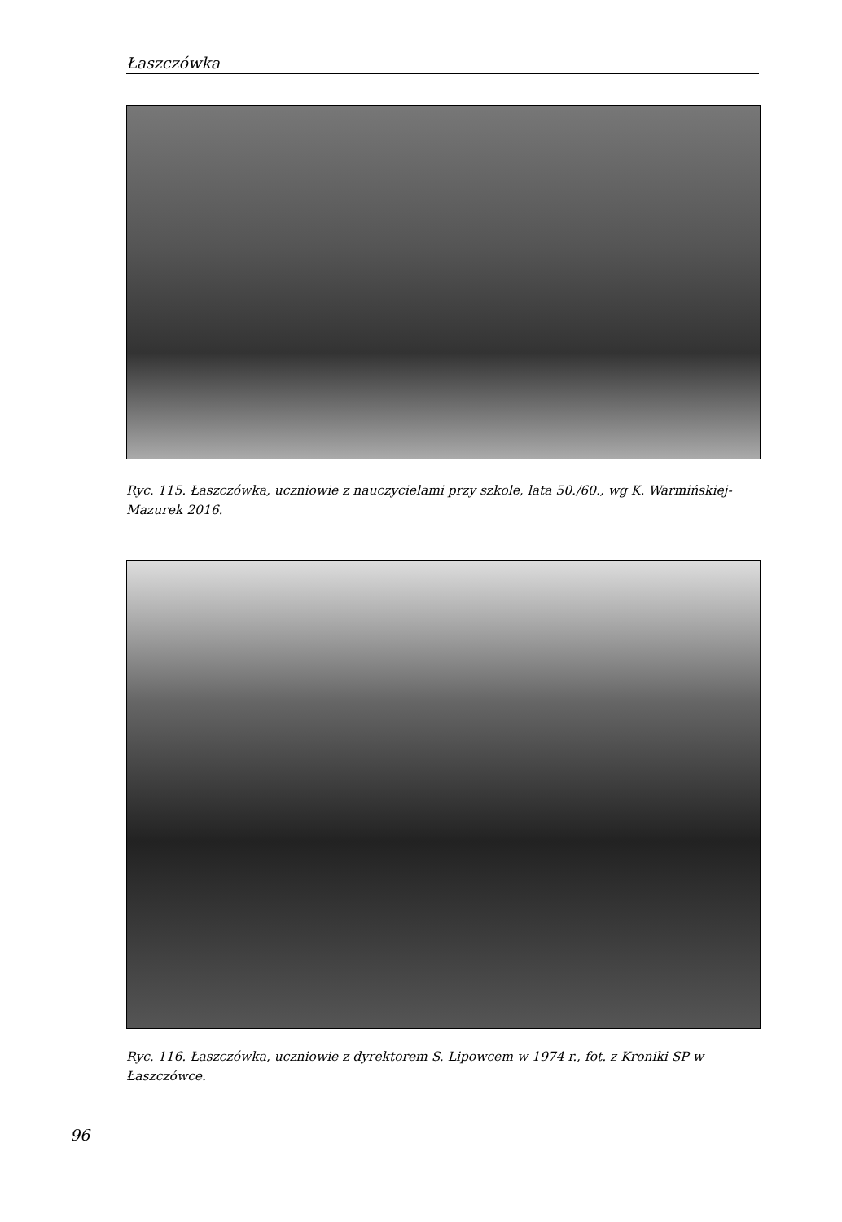Łaszczówka
Ryc. 115. Łaszczówka, uczniowie z nauczycielami przy szkole, lata 50./60., wg K. Warmińskiej-Mazurek 2016.
Ryc. 116. Łaszczówka, uczniowie z dyrektorem S. Lipowcem w 1974 r., fot. z Kroniki SP w Łaszczówce.
96